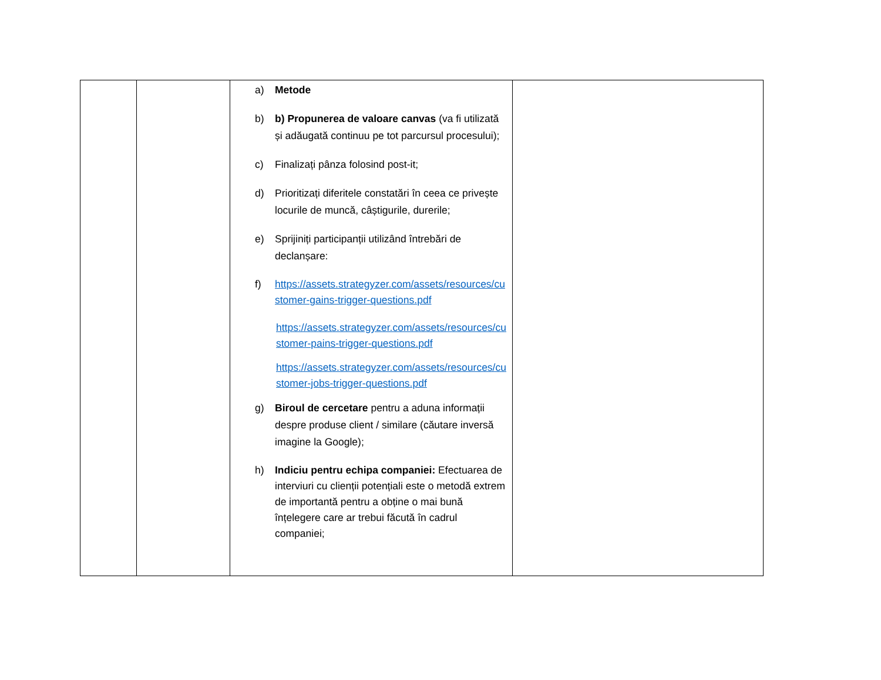| | | a) Metode b) b) Propunerea de valoare canvas (va fi utilizată și adăugată continuu pe tot parcursul procesului); c) Finalizați pânza folosind post-it; d) Prioritizați diferitele constatări în ceea ce privește locurile de muncă, câștigurile, durerile; e) Sprijiniți participanții utilizând întrebări de declanșare: f) https://assets.strategyzer.com/assets/resources/customer-gains-trigger-questions.pdf https://assets.strategyzer.com/assets/resources/customer-pains-trigger-questions.pdf https://assets.strategyzer.com/assets/resources/customer-jobs-trigger-questions.pdf g) Biroul de cercetare pentru a aduna informații despre produse client / similare (căutare inversă imagine la Google); h) Indiciu pentru echipa companiei: Efectuarea de interviuri cu clienții potențiali este o metodă extrem de importantă pentru a obține o mai bună înțelegere care ar trebui făcută în cadrul companiei; | |